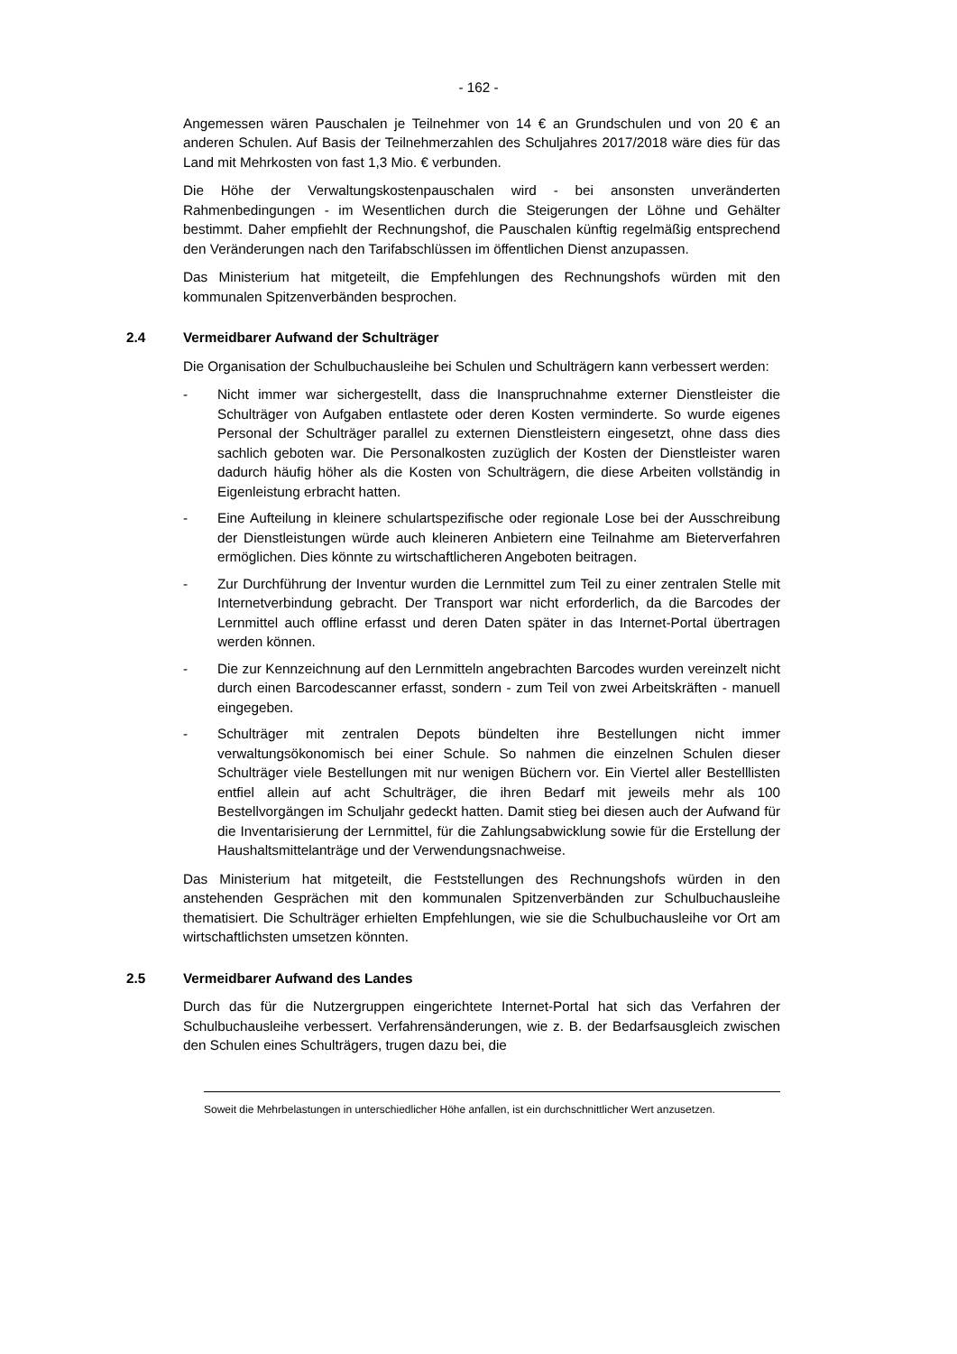- 162 -
Angemessen wären Pauschalen je Teilnehmer von 14 € an Grundschulen und von 20 € an anderen Schulen. Auf Basis der Teilnehmerzahlen des Schuljahres 2017/2018 wäre dies für das Land mit Mehrkosten von fast 1,3 Mio. € verbunden.
Die Höhe der Verwaltungskostenpauschalen wird - bei ansonsten unveränderten Rahmenbedingungen - im Wesentlichen durch die Steigerungen der Löhne und Gehälter bestimmt. Daher empfiehlt der Rechnungshof, die Pauschalen künftig regelmäßig entsprechend den Veränderungen nach den Tarifabschlüssen im öffentlichen Dienst anzupassen.
Das Ministerium hat mitgeteilt, die Empfehlungen des Rechnungshofs würden mit den kommunalen Spitzenverbänden besprochen.
2.4 Vermeidbarer Aufwand der Schulträger
Die Organisation der Schulbuchausleihe bei Schulen und Schulträgern kann verbessert werden:
- Nicht immer war sichergestellt, dass die Inanspruchnahme externer Dienstleister die Schulträger von Aufgaben entlastete oder deren Kosten verminderte. So wurde eigenes Personal der Schulträger parallel zu externen Dienstleistern eingesetzt, ohne dass dies sachlich geboten war. Die Personalkosten zuzüglich der Kosten der Dienstleister waren dadurch häufig höher als die Kosten von Schulträgern, die diese Arbeiten vollständig in Eigenleistung erbracht hatten.
- Eine Aufteilung in kleinere schulartspezifische oder regionale Lose bei der Ausschreibung der Dienstleistungen würde auch kleineren Anbietern eine Teilnahme am Bieterverfahren ermöglichen. Dies könnte zu wirtschaftlicheren Angeboten beitragen.
- Zur Durchführung der Inventur wurden die Lernmittel zum Teil zu einer zentralen Stelle mit Internetverbindung gebracht. Der Transport war nicht erforderlich, da die Barcodes der Lernmittel auch offline erfasst und deren Daten später in das Internet-Portal übertragen werden können.
- Die zur Kennzeichnung auf den Lernmitteln angebrachten Barcodes wurden vereinzelt nicht durch einen Barcodescanner erfasst, sondern - zum Teil von zwei Arbeitskräften - manuell eingegeben.
- Schulträger mit zentralen Depots bündelten ihre Bestellungen nicht immer verwaltungsökonomisch bei einer Schule. So nahmen die einzelnen Schulen dieser Schulträger viele Bestellungen mit nur wenigen Büchern vor. Ein Viertel aller Bestelllisten entfiel allein auf acht Schulträger, die ihren Bedarf mit jeweils mehr als 100 Bestellvorgängen im Schuljahr gedeckt hatten. Damit stieg bei diesen auch der Aufwand für die Inventarisierung der Lernmittel, für die Zahlungsabwicklung sowie für die Erstellung der Haushaltsmittelanträge und der Verwendungsnachweise.
Das Ministerium hat mitgeteilt, die Feststellungen des Rechnungshofs würden in den anstehenden Gesprächen mit den kommunalen Spitzenverbänden zur Schulbuchausleihe thematisiert. Die Schulträger erhielten Empfehlungen, wie sie die Schulbuchausleihe vor Ort am wirtschaftlichsten umsetzen könnten.
2.5 Vermeidbarer Aufwand des Landes
Durch das für die Nutzergruppen eingerichtete Internet-Portal hat sich das Verfahren der Schulbuchausleihe verbessert. Verfahrensänderungen, wie z. B. der Bedarfsausgleich zwischen den Schulen eines Schulträgers, trugen dazu bei, die
Soweit die Mehrbelastungen in unterschiedlicher Höhe anfallen, ist ein durchschnittlicher Wert anzusetzen.